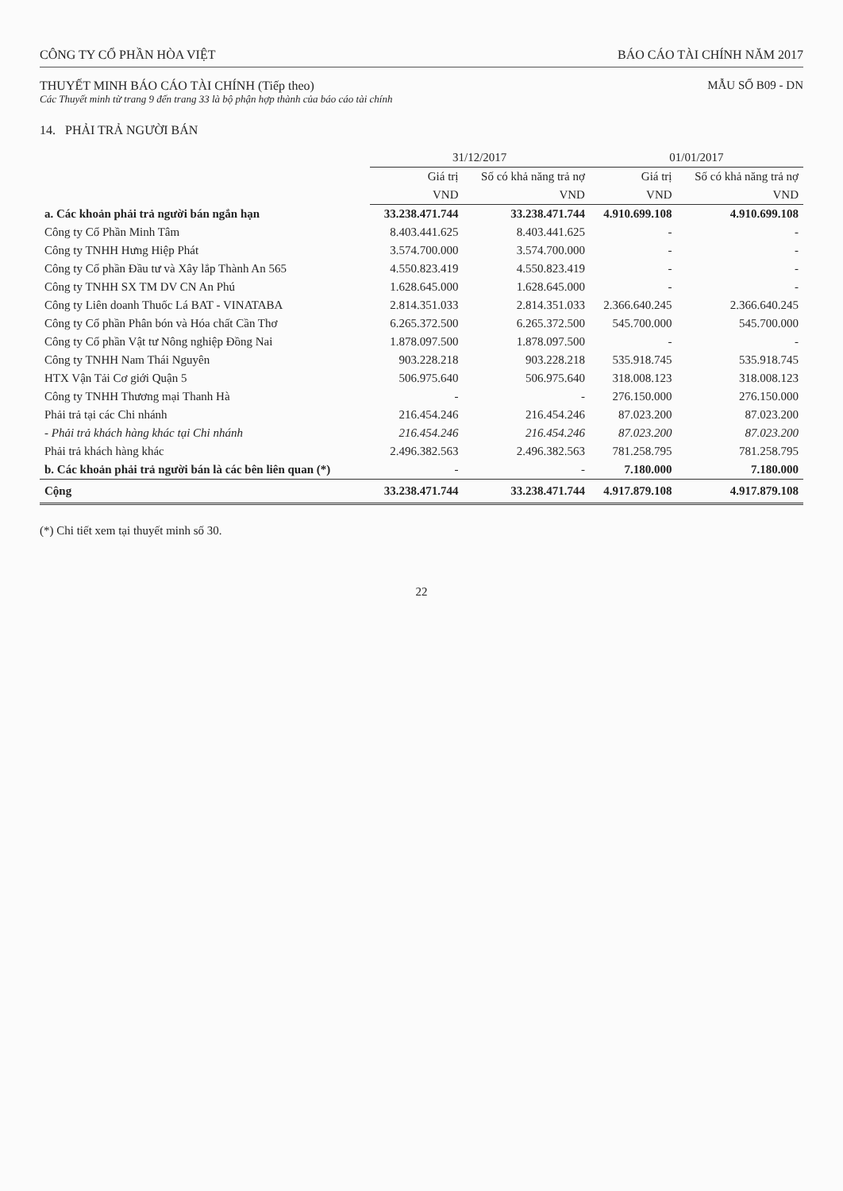CÔNG TY CỔ PHẦN HÒA VIỆT BÁO CÁO TÀI CHÍNH NĂM 2017
THUYẾT MINH BÁO CÁO TÀI CHÍNH (Tiếp theo)
Các Thuyết minh từ trang 9 đến trang 33 là bộ phận hợp thành của báo cáo tài chính
MẪU SỐ B09 - DN
14. PHẢI TRẢ NGƯỜI BÁN
| | 31/12/2017 | | 01/01/2017 | |
| --- | --- | --- | --- | --- |
| | Giá trị | Số có khả năng trả nợ | Giá trị | Số có khả năng trả nợ |
| | VND | VND | VND | VND |
| a. Các khoản phải trả người bán ngắn hạn | 33.238.471.744 | 33.238.471.744 | 4.910.699.108 | 4.910.699.108 |
| Công ty Cổ Phần Minh Tâm | 8.403.441.625 | 8.403.441.625 | - | - |
| Công ty TNHH Hưng Hiệp Phát | 3.574.700.000 | 3.574.700.000 | - | - |
| Công ty Cổ phần Đầu tư và Xây lắp Thành An 565 | 4.550.823.419 | 4.550.823.419 | - | - |
| Công ty TNHH SX TM DV CN An Phú | 1.628.645.000 | 1.628.645.000 | - | - |
| Công ty Liên doanh Thuốc Lá BAT - VINATABA | 2.814.351.033 | 2.814.351.033 | 2.366.640.245 | 2.366.640.245 |
| Công ty Cổ phần Phân bón và Hóa chất Cần Thơ | 6.265.372.500 | 6.265.372.500 | 545.700.000 | 545.700.000 |
| Công ty Cổ phần Vật tư Nông nghiệp Đồng Nai | 1.878.097.500 | 1.878.097.500 | - | - |
| Công ty TNHH Nam Thái Nguyên | 903.228.218 | 903.228.218 | 535.918.745 | 535.918.745 |
| HTX Vận Tải Cơ giới Quận 5 | 506.975.640 | 506.975.640 | 318.008.123 | 318.008.123 |
| Công ty TNHH Thương mại Thanh Hà | - | - | 276.150.000 | 276.150.000 |
| Phải trả tại các Chi nhánh | 216.454.246 | 216.454.246 | 87.023.200 | 87.023.200 |
| - Phải trả khách hàng khác tại Chi nhánh | 216.454.246 | 216.454.246 | 87.023.200 | 87.023.200 |
| Phải trả khách hàng khác | 2.496.382.563 | 2.496.382.563 | 781.258.795 | 781.258.795 |
| b. Các khoản phải trả người bán là các bên liên quan (*) | - | - | 7.180.000 | 7.180.000 |
| Cộng | 33.238.471.744 | 33.238.471.744 | 4.917.879.108 | 4.917.879.108 |
(*) Chi tiết xem tại thuyết minh số 30.
22